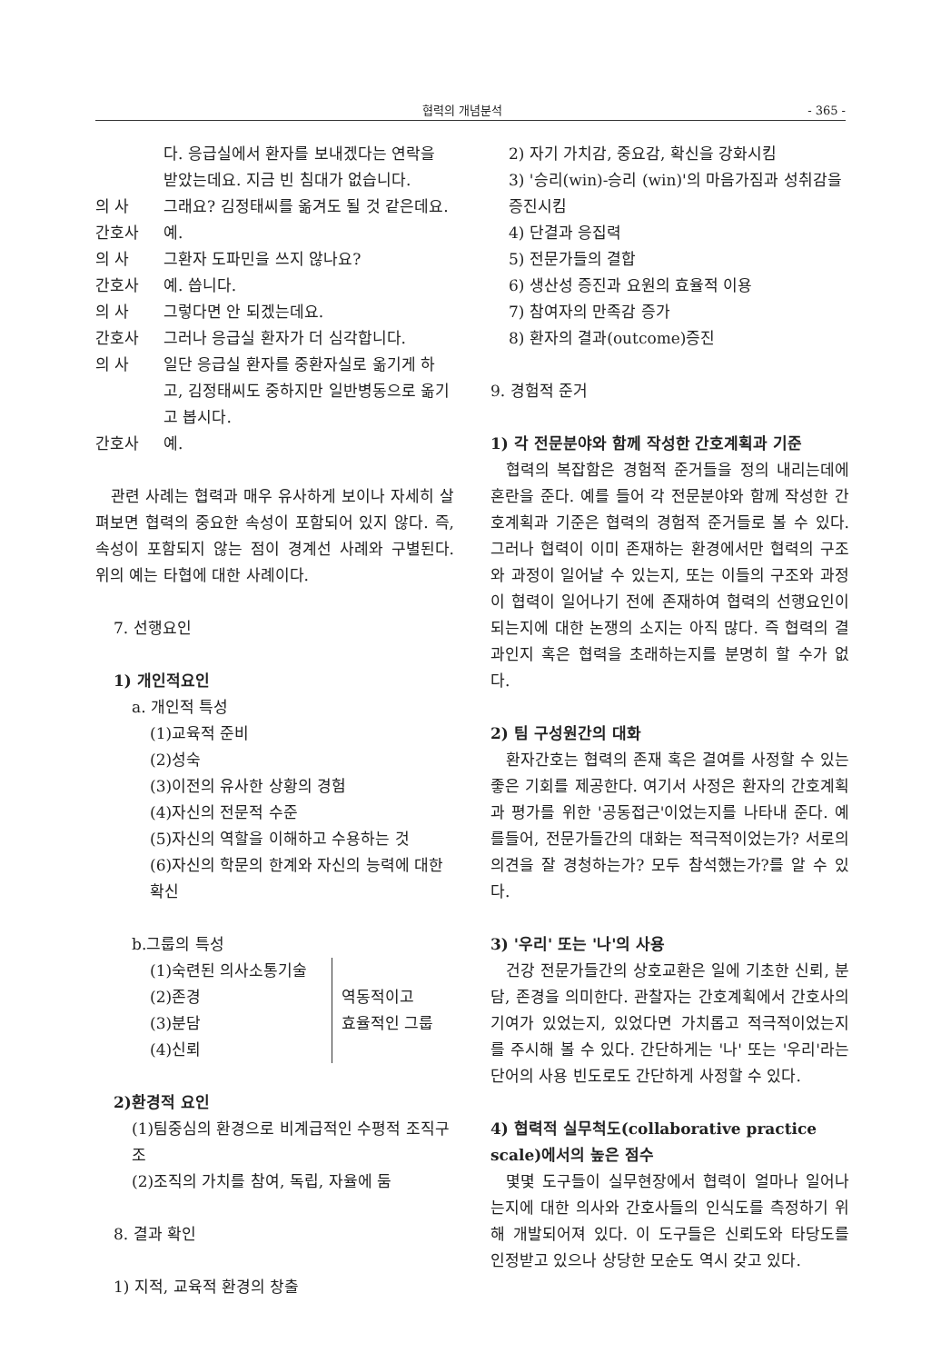협력의 개념분석 - 365 -
다. 응급실에서 환자를 보내겠다는 연락을 받았는데요. 지금 빈 침대가 없습니다.
의 사 그래요? 김정태씨를 옮겨도 될 것 같은데요.
간호사 예.
의 사 그환자 도파민을 쓰지 않나요?
간호사 예. 씁니다.
의 사 그렇다면 안 되겠는데요.
간호사 그러나 응급실 환자가 더 심각합니다.
의 사 일단 응급실 환자를 중환자실로 옮기게 하고, 김정태씨도 중하지만 일반병동으로 옮기고 봅시다.
간호사 예.
관련 사례는 협력과 매우 유사하게 보이나 자세히 살펴보면 협력의 중요한 속성이 포함되어 있지 않다. 즉, 속성이 포함되지 않는 점이 경계선 사례와 구별된다. 위의 예는 타협에 대한 사례이다.
7. 선행요인
1) 개인적요인
a. 개인적 특성
(1)교육적 준비
(2)성숙
(3)이전의 유사한 상황의 경험
(4)자신의 전문적 수준
(5)자신의 역할을 이해하고 수용하는 것
(6)자신의 학문의 한계와 자신의 능력에 대한 확신
b.그룹의 특성
(1)숙련된 의사소통기술
(2)존경
(3)분담
(4)신뢰
역동적이고
효율적인 그룹
2)환경적 요인
(1)팀중심의 환경으로 비계급적인 수평적 조직구조
(2)조직의 가치를 참여, 독립, 자율에 둠
8. 결과 확인
1) 지적, 교육적 환경의 창출
2) 자기 가치감, 중요감, 확신을 강화시킴
3) '승리(win)-승리 (win)'의 마음가짐과 성취감을 증진시킴
4) 단결과 응집력
5) 전문가들의 결합
6) 생산성 증진과 요원의 효율적 이용
7) 참여자의 만족감 증가
8) 환자의 결과(outcome)증진
9. 경험적 준거
1) 각 전문분야와 함께 작성한 간호계획과 기준
협력의 복잡함은 경험적 준거들을 정의 내리는데에 혼란을 준다. 예를 들어 각 전문분야와 함께 작성한 간호계획과 기준은 협력의 경험적 준거들로 볼 수 있다. 그러나 협력이 이미 존재하는 환경에서만 협력의 구조와 과정이 일어날 수 있는지, 또는 이들의 구조와 과정이 협력이 일어나기 전에 존재하여 협력의 선행요인이 되는지에 대한 논쟁의 소지는 아직 많다. 즉 협력의 결과인지 혹은 협력을 초래하는지를 분명히 할 수가 없다.
2) 팀 구성원간의 대화
환자간호는 협력의 존재 혹은 결여를 사정할 수 있는 좋은 기회를 제공한다. 여기서 사정은 환자의 간호계획과 평가를 위한 '공동접근'이었는지를 나타내 준다. 예를들어, 전문가들간의 대화는 적극적이었는가? 서로의 의견을 잘 경청하는가? 모두 참석했는가?를 알 수 있다.
3) '우리' 또는 '나'의 사용
건강 전문가들간의 상호교환은 일에 기초한 신뢰, 분담, 존경을 의미한다. 관찰자는 간호계획에서 간호사의 기여가 있었는지, 있었다면 가치롭고 적극적이었는지를 주시해 볼 수 있다. 간단하게는 '나' 또는 '우리'라는 단어의 사용 빈도로도 간단하게 사정할 수 있다.
4) 협력적 실무척도(collaborative practice scale)에서의 높은 점수
몇몇 도구들이 실무현장에서 협력이 얼마나 일어나는지에 대한 의사와 간호사들의 인식도를 측정하기 위해 개발되어져 있다. 이 도구들은 신뢰도와 타당도를 인정받고 있으나 상당한 모순도 역시 갖고 있다.